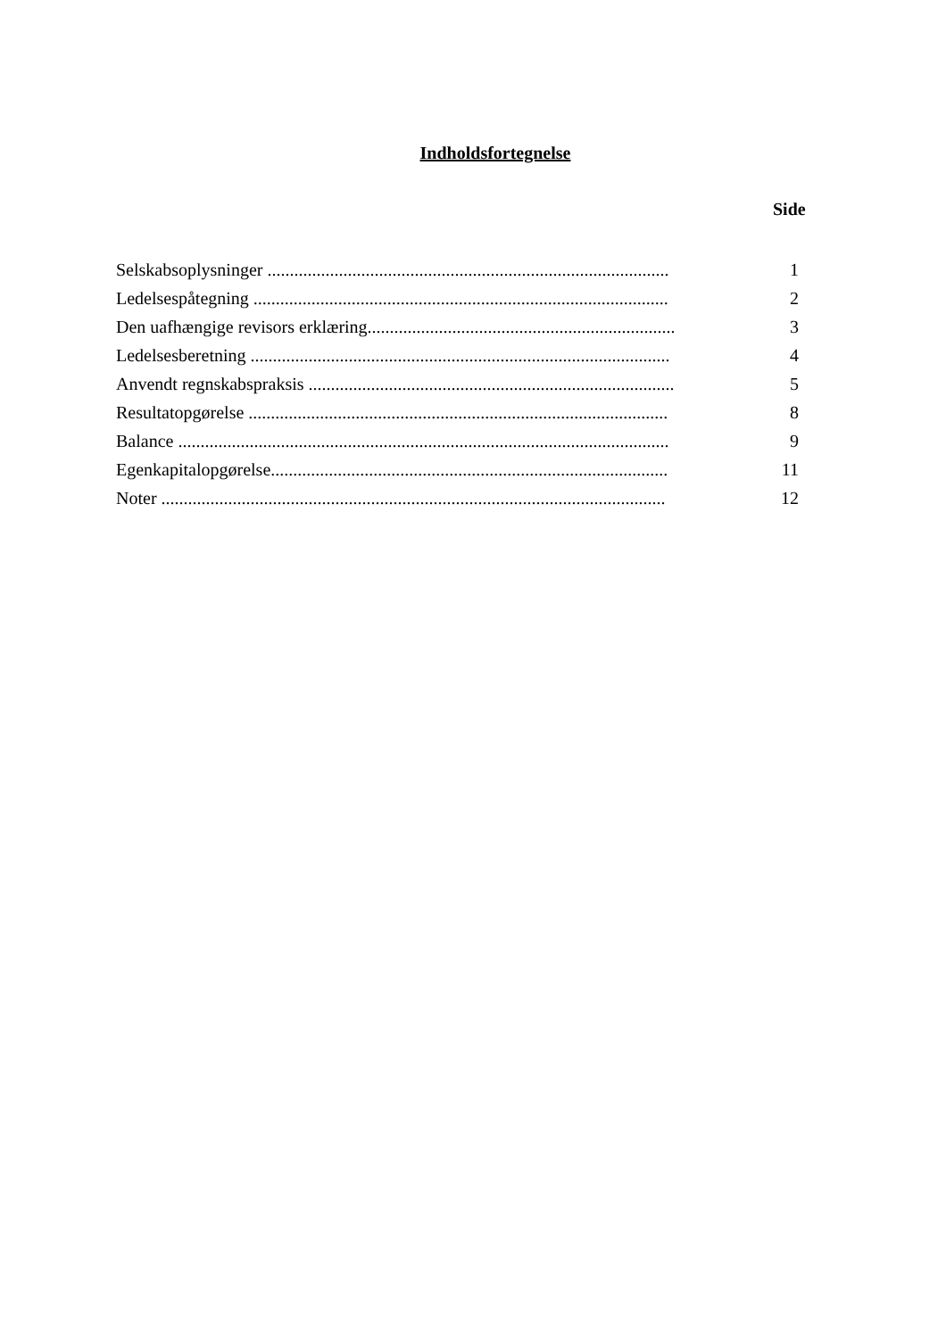Indholdsfortegnelse
Side
| Selskabsoplysninger .......................................................................................... | 1 |
| Ledelsespåtegning ............................................................................................. | 2 |
| Den uafhængige revisors erklæring..................................................................... | 3 |
| Ledelsesberetning .............................................................................................. | 4 |
| Anvendt regnskabspraksis .................................................................................. | 5 |
| Resultatopgørelse .............................................................................................. | 8 |
| Balance .............................................................................................................. | 9 |
| Egenkapitalopgørelse......................................................................................... | 11 |
| Noter ................................................................................................................. | 12 |